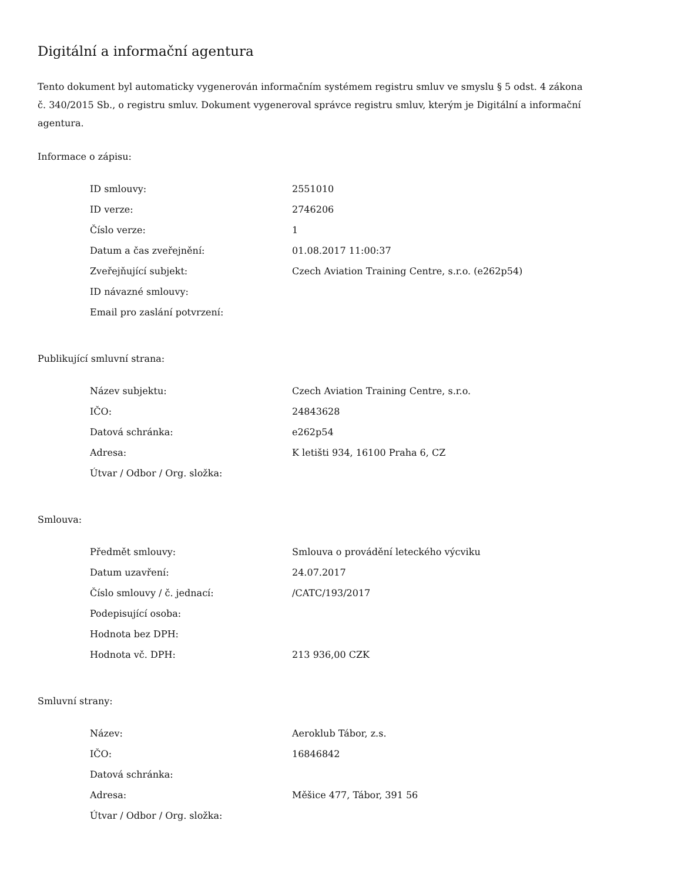Digitální a informační agentura
Tento dokument byl automaticky vygenerován informačním systémem registru smluv ve smyslu § 5 odst. 4 zákona
č. 340/2015 Sb., o registru smluv. Dokument vygeneroval správce registru smluv, kterým je Digitální a informační agentura.
Informace o zápisu:
| ID smlouvy: | 2551010 |
| ID verze: | 2746206 |
| Číslo verze: | 1 |
| Datum a čas zveřejnění: | 01.08.2017 11:00:37 |
| Zveřejňující subjekt: | Czech Aviation Training Centre, s.r.o. (e262p54) |
| ID návazné smlouvy: | |
| Email pro zaslání potvrzení: | |
Publikující smluvní strana:
| Název subjektu: | Czech Aviation Training Centre, s.r.o. |
| IČO: | 24843628 |
| Datová schránka: | e262p54 |
| Adresa: | K letišti 934, 16100 Praha 6, CZ |
| Útvar / Odbor / Org. složka: | |
Smlouva:
| Předmět smlouvy: | Smlouva o provádění leteckého výcviku |
| Datum uzavření: | 24.07.2017 |
| Číslo smlouvy / č. jednací: | /CATC/193/2017 |
| Podepisující osoba: | |
| Hodnota bez DPH: | |
| Hodnota vč. DPH: | 213 936,00 CZK |
Smluvní strany:
| Název: | Aeroklub Tábor, z.s. |
| IČO: | 16846842 |
| Datová schránka: | |
| Adresa: | Měšice 477, Tábor, 391 56 |
| Útvar / Odbor / Org. složka: | |